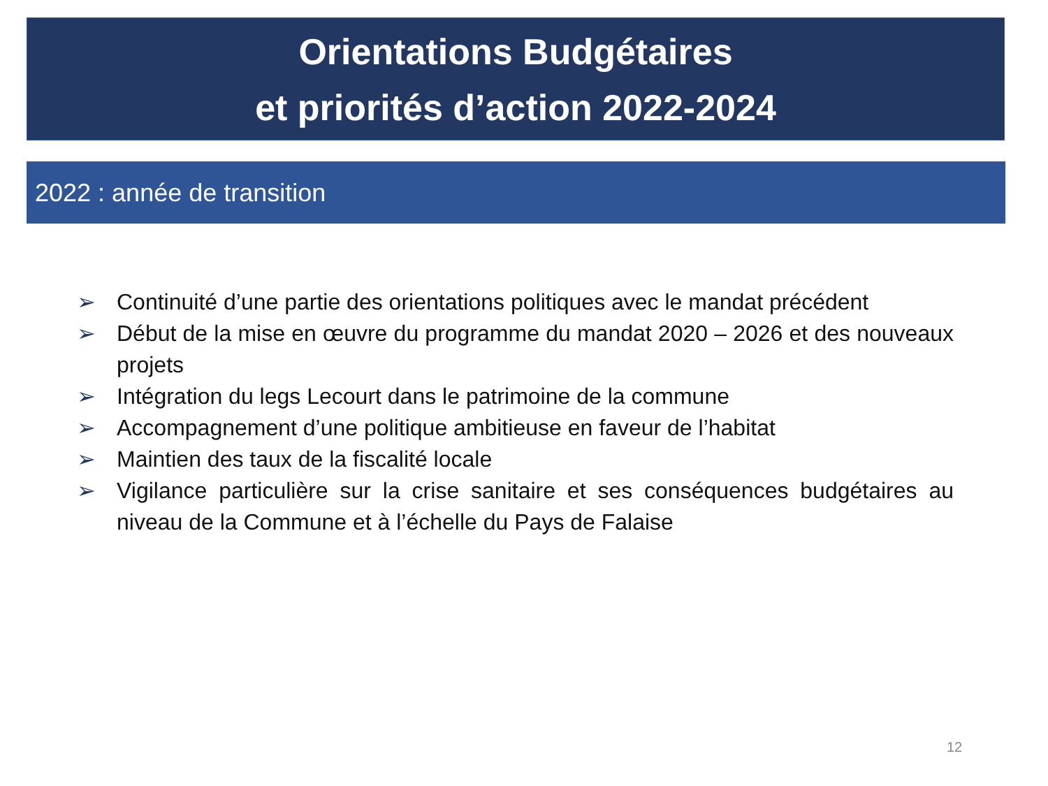Orientations Budgétaires
et priorités d’action 2022-2024
2022 : année de transition
➢ Continuité d’une partie des orientations politiques avec le mandat précédent
➢ Début de la mise en œuvre du programme du mandat 2020 – 2026 et des nouveaux projets
➢ Intégration du legs Lecourt dans le patrimoine de la commune
➢ Accompagnement d’une politique ambitieuse en faveur de l’habitat
➢ Maintien des taux de la fiscalité locale
➢ Vigilance particulière sur la crise sanitaire et ses conséquences budgétaires au niveau de la Commune et à l’échelle du Pays de Falaise
12